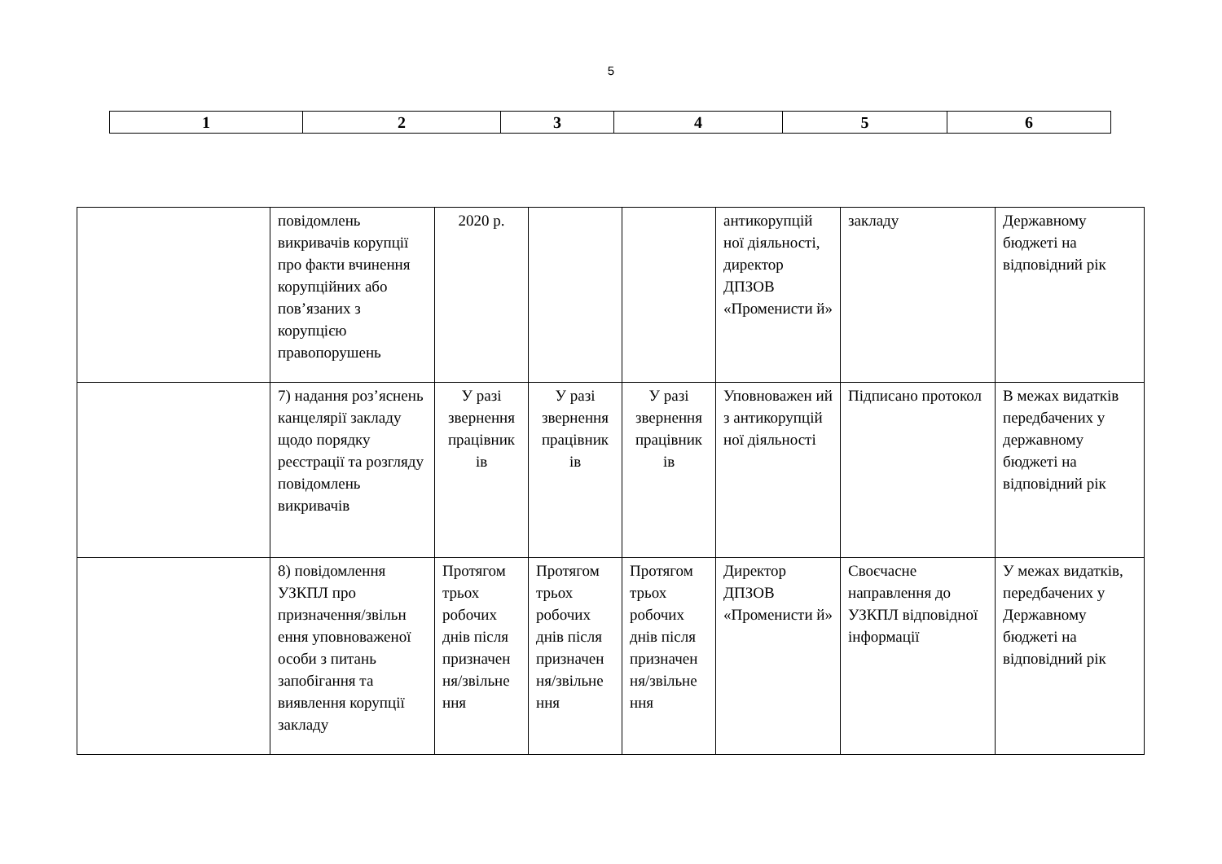5
| 1 | 2 | 3 | 4 | 5 | 6 |
| | повідомлень викривачів корупції про факти вчинення корупційних або пов’язаних з корупцією правопорушень | 2020 р. | | | антикорупцій ної діяльності, директор ДПЗОВ «Променисти й» | закладу | Державному бюджеті на відповідний рік |
| | 7) надання роз’яснень канцелярії закладу щодо порядку реєстрації та розгляду повідомлень викривачів | У разі звернення працівник ів | У разі звернення працівник ів | У разі звернення працівник ів | Уповноважен ий з антикорупцій ної діяльності | Підписано протокол | В межах видатків передбачених у державному бюджеті на відповідний рік |
| | 8) повідомлення УЗКПЛ про призначення/звільн ення уповноваженої особи з питань запобігання та виявлення корупції закладу | Протягом трьох робочих днів після призначен ня/звільне ння | Протягом трьох робочих днів після призначен ня/звільне ння | Протягом трьох робочих днів після призначен ня/звільне ння | Директор ДПЗОВ «Променисти й» | Своєчасне направлення до УЗКПЛ відповідної інформації | У межах видатків, передбачених у Державному бюджеті на відповідний рік |